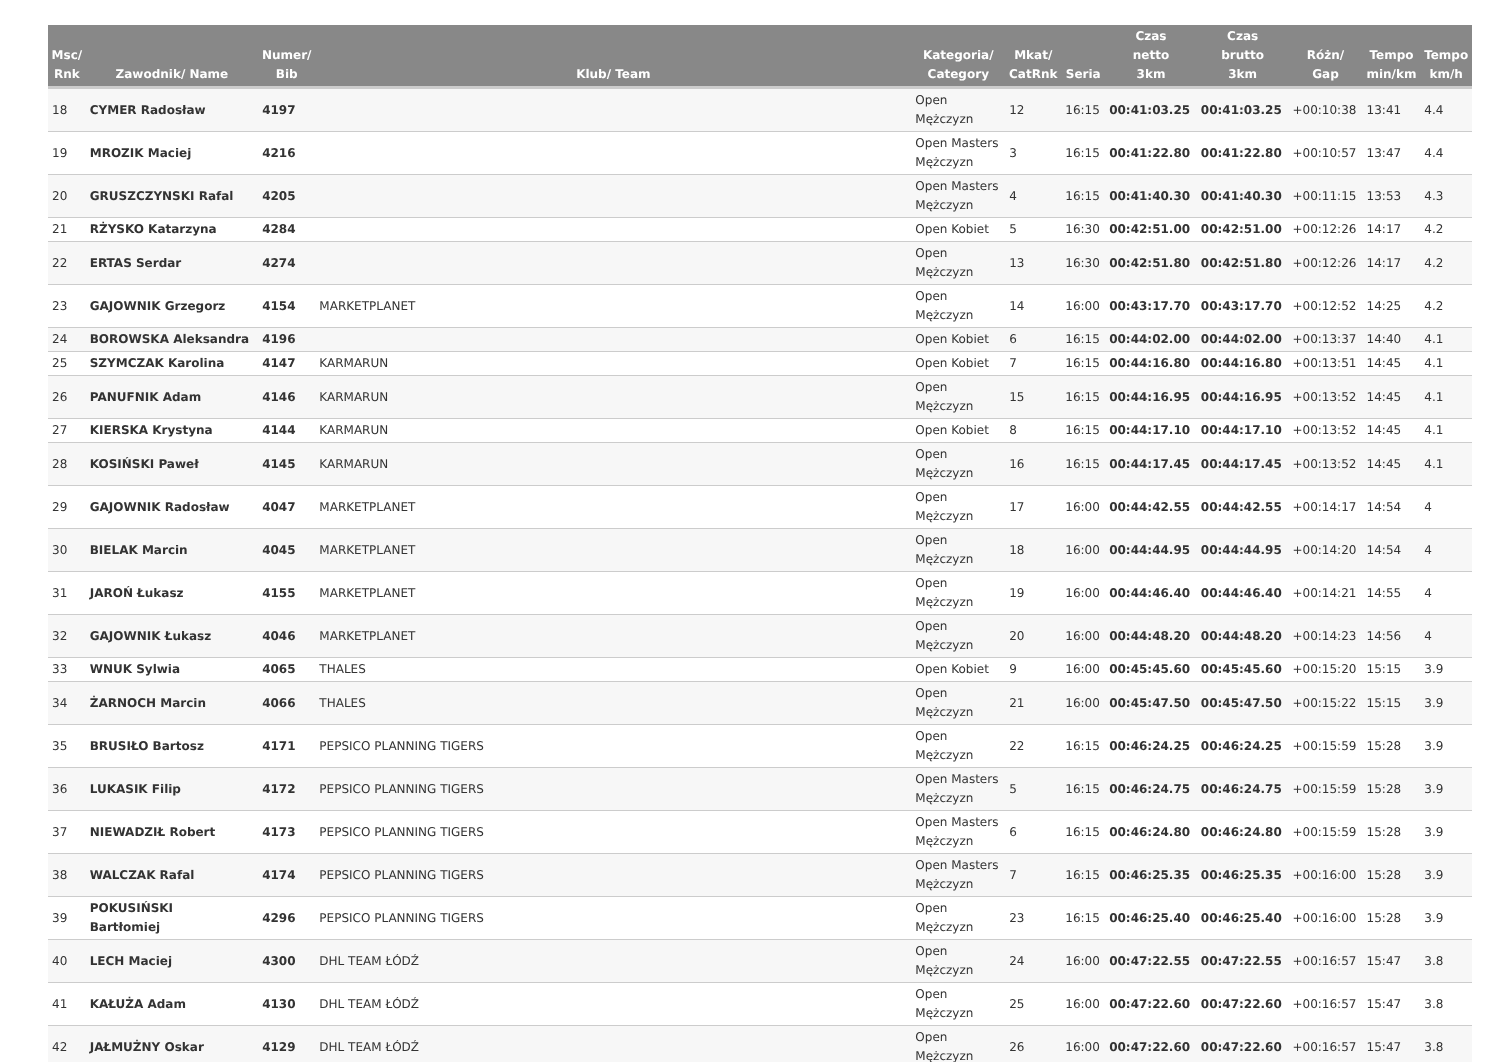| Msc/ Rnk | Zawodnik/ Name | Numer/ Bib | Klub/ Team | Kategoria/ Category | Mkat/ CatRnk | Seria | Czas netto 3km | Czas brutto 3km | Różn/ Gap | Tempo min/km | Tempo km/h |
| --- | --- | --- | --- | --- | --- | --- | --- | --- | --- | --- | --- |
| 18 | CYMER Radosław | 4197 | | Open Mężczyzn | 12 | 16:15 | 00:41:03.25 | 00:41:03.25 | +00:10:38 | 13:41 | 4.4 |
| 19 | MROZIK Maciej | 4216 | | Open Masters Mężczyzn | 3 | 16:15 | 00:41:22.80 | 00:41:22.80 | +00:10:57 | 13:47 | 4.4 |
| 20 | GRUSZCZYNSKI Rafal | 4205 | | Open Masters Mężczyzn | 4 | 16:15 | 00:41:40.30 | 00:41:40.30 | +00:11:15 | 13:53 | 4.3 |
| 21 | RŻYSKO Katarzyna | 4284 | | Open Kobiet | 5 | 16:30 | 00:42:51.00 | 00:42:51.00 | +00:12:26 | 14:17 | 4.2 |
| 22 | ERTAS Serdar | 4274 | | Open Mężczyzn | 13 | 16:30 | 00:42:51.80 | 00:42:51.80 | +00:12:26 | 14:17 | 4.2 |
| 23 | GAJOWNIK Grzegorz | 4154 | MARKETPLANET | Open Mężczyzn | 14 | 16:00 | 00:43:17.70 | 00:43:17.70 | +00:12:52 | 14:25 | 4.2 |
| 24 | BOROWSKA Aleksandra | 4196 | | Open Kobiet | 6 | 16:15 | 00:44:02.00 | 00:44:02.00 | +00:13:37 | 14:40 | 4.1 |
| 25 | SZYMCZAK Karolina | 4147 | KARMARUN | Open Kobiet | 7 | 16:15 | 00:44:16.80 | 00:44:16.80 | +00:13:51 | 14:45 | 4.1 |
| 26 | PANUFNIK Adam | 4146 | KARMARUN | Open Mężczyzn | 15 | 16:15 | 00:44:16.95 | 00:44:16.95 | +00:13:52 | 14:45 | 4.1 |
| 27 | KIERSKA Krystyna | 4144 | KARMARUN | Open Kobiet | 8 | 16:15 | 00:44:17.10 | 00:44:17.10 | +00:13:52 | 14:45 | 4.1 |
| 28 | KOSIŃSKI Paweł | 4145 | KARMARUN | Open Mężczyzn | 16 | 16:15 | 00:44:17.45 | 00:44:17.45 | +00:13:52 | 14:45 | 4.1 |
| 29 | GAJOWNIK Radosław | 4047 | MARKETPLANET | Open Mężczyzn | 17 | 16:00 | 00:44:42.55 | 00:44:42.55 | +00:14:17 | 14:54 | 4 |
| 30 | BIELAK Marcin | 4045 | MARKETPLANET | Open Mężczyzn | 18 | 16:00 | 00:44:44.95 | 00:44:44.95 | +00:14:20 | 14:54 | 4 |
| 31 | JAROŃ Łukasz | 4155 | MARKETPLANET | Open Mężczyzn | 19 | 16:00 | 00:44:46.40 | 00:44:46.40 | +00:14:21 | 14:55 | 4 |
| 32 | GAJOWNIK Łukasz | 4046 | MARKETPLANET | Open Mężczyzn | 20 | 16:00 | 00:44:48.20 | 00:44:48.20 | +00:14:23 | 14:56 | 4 |
| 33 | WNUK Sylwia | 4065 | THALES | Open Kobiet | 9 | 16:00 | 00:45:45.60 | 00:45:45.60 | +00:15:20 | 15:15 | 3.9 |
| 34 | ŻARNOCH Marcin | 4066 | THALES | Open Mężczyzn | 21 | 16:00 | 00:45:47.50 | 00:45:47.50 | +00:15:22 | 15:15 | 3.9 |
| 35 | BRUSIŁO Bartosz | 4171 | PEPSICO PLANNING TIGERS | Open Mężczyzn | 22 | 16:15 | 00:46:24.25 | 00:46:24.25 | +00:15:59 | 15:28 | 3.9 |
| 36 | LUKASIK Filip | 4172 | PEPSICO PLANNING TIGERS | Open Masters Mężczyzn | 5 | 16:15 | 00:46:24.75 | 00:46:24.75 | +00:15:59 | 15:28 | 3.9 |
| 37 | NIEWADZIŁ Robert | 4173 | PEPSICO PLANNING TIGERS | Open Masters Mężczyzn | 6 | 16:15 | 00:46:24.80 | 00:46:24.80 | +00:15:59 | 15:28 | 3.9 |
| 38 | WALCZAK Rafal | 4174 | PEPSICO PLANNING TIGERS | Open Masters Mężczyzn | 7 | 16:15 | 00:46:25.35 | 00:46:25.35 | +00:16:00 | 15:28 | 3.9 |
| 39 | POKUSIŃSKI Bartłomiej | 4296 | PEPSICO PLANNING TIGERS | Open Mężczyzn | 23 | 16:15 | 00:46:25.40 | 00:46:25.40 | +00:16:00 | 15:28 | 3.9 |
| 40 | LECH Maciej | 4300 | DHL TEAM ŁÓDŹ | Open Mężczyzn | 24 | 16:00 | 00:47:22.55 | 00:47:22.55 | +00:16:57 | 15:47 | 3.8 |
| 41 | KAŁUŻA Adam | 4130 | DHL TEAM ŁÓDŹ | Open Mężczyzn | 25 | 16:00 | 00:47:22.60 | 00:47:22.60 | +00:16:57 | 15:47 | 3.8 |
| 42 | JAŁMUŻNY Oskar | 4129 | DHL TEAM ŁÓDŹ | Open Mężczyzn | 26 | 16:00 | 00:47:22.60 | 00:47:22.60 | +00:16:57 | 15:47 | 3.8 |